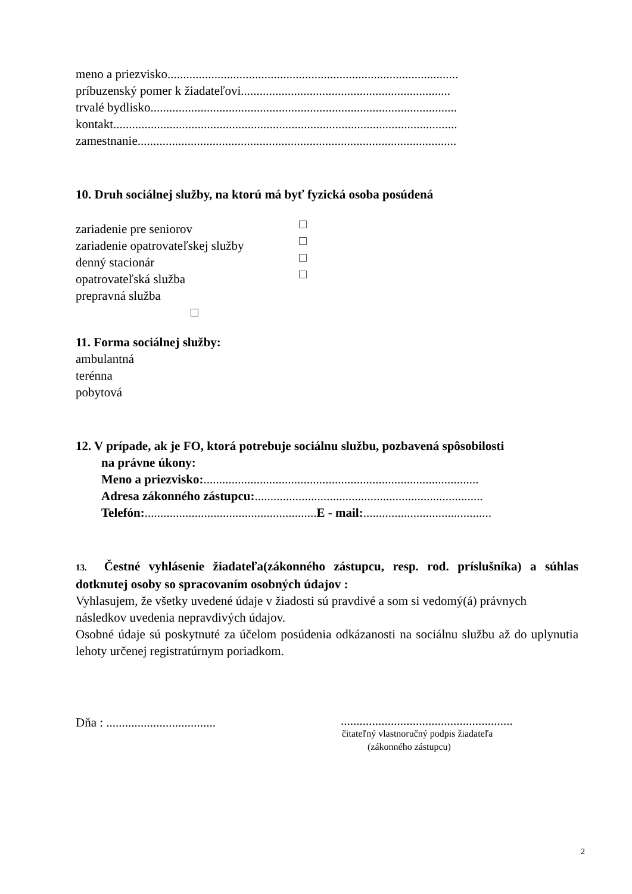meno a priezvisko.............................................................................................
príbuzenský pomer k žiadateľovi...................................................................
trvalé bydlisko..................................................................................................
kontakt..............................................................................................................
zamestnanie......................................................................................................
10. Druh sociálnej služby, na ktorú má byť fyzická osoba posúdená
zariadenie pre seniorov
zariadenie opatrovateľskej služby
denný stacionár
opatrovateľská služba
prepravná služba
11. Forma sociálnej služby:
ambulantná
terénna
pobytová
12. V prípade, ak je FO, ktorá potrebuje sociálnu službu, pozbavená spôsobilosti
na právne úkony:
Meno a priezvisko:........................................................................................
Adresa zákonného zástupcu:.........................................................................
Telefón:.......................................................E - mail:.........................................
13. Čestné vyhlásenie žiadateľa(zákonného zástupcu, resp. rod. príslušníka) a súhlas dotknutej osoby so spracovaním osobných údajov :
Vyhlasujem, že všetky uvedené údaje v žiadosti sú pravdivé a som si vedomý(á) právnych následkov uvedenia nepravdivých údajov.
Osobné údaje sú poskytnuté za účelom posúdenia odkázanosti na sociálnu službu až do uplynutia lehoty určenej registratúrnym poriadkom.
Dňa : ...................................
.......................................................
čitateľný vlastnoručný podpis žiadateľa
(zákonného zástupcu)
2